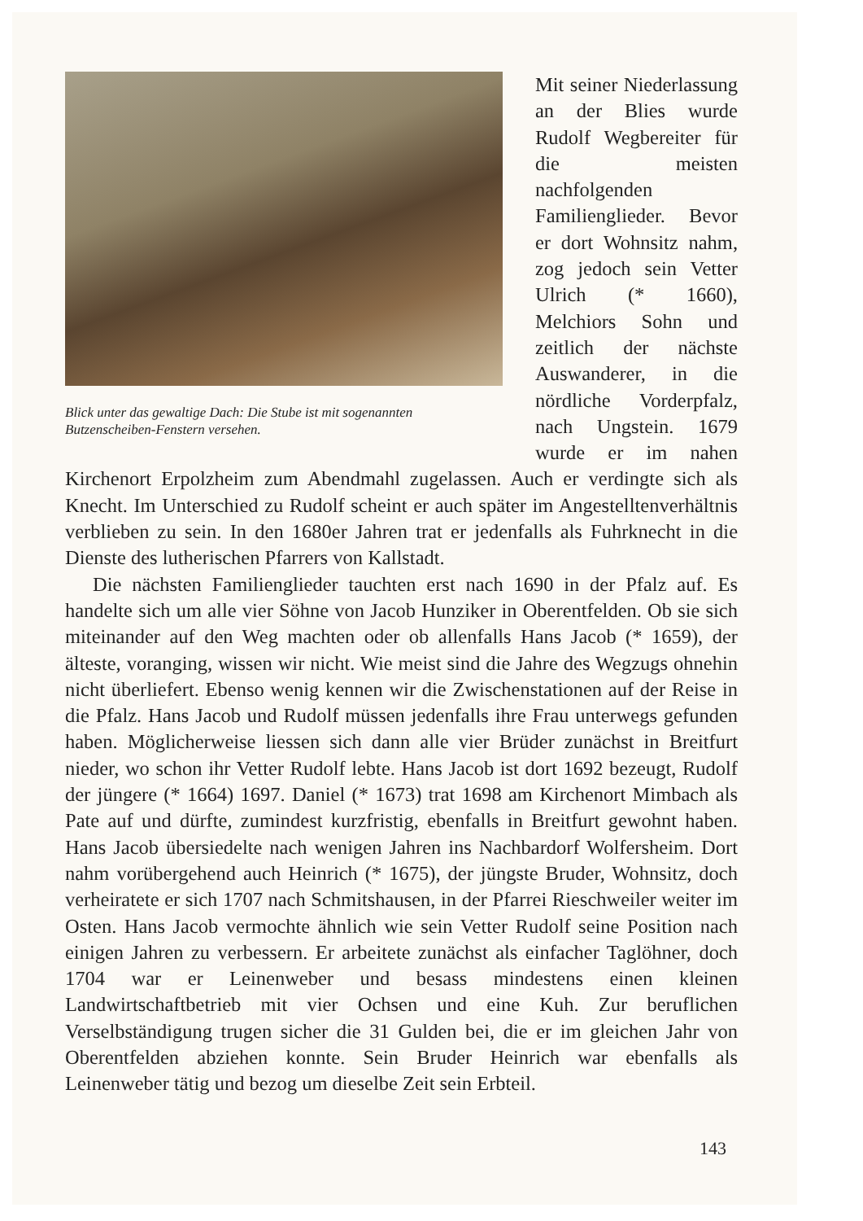Blick unter das gewaltige Dach: Die Stube ist mit sogenannten Butzenscheiben-Fenstern versehen.
Mit seiner Niederlassung an der Blies wurde Rudolf Wegbereiter für die meisten nachfolgenden Familienglieder. Bevor er dort Wohnsitz nahm, zog jedoch sein Vetter Ulrich (* 1660), Melchiors Sohn und zeitlich der nächste Auswanderer, in die nördliche Vorderpfalz, nach Ungstein. 1679 wurde er im nahen Kirchenort Erpolzheim zum Abendmahl zugelassen. Auch er verdingte sich als Knecht. Im Unterschied zu Rudolf scheint er auch später im Angestelltenverhältnis verblieben zu sein. In den 1680er Jahren trat er jedenfalls als Fuhrknecht in die Dienste des lutherischen Pfarrers von Kallstadt.
Die nächsten Familienglieder tauchten erst nach 1690 in der Pfalz auf. Es handelte sich um alle vier Söhne von Jacob Hunziker in Oberentfelden. Ob sie sich miteinander auf den Weg machten oder ob allenfalls Hans Jacob (* 1659), der älteste, voranging, wissen wir nicht. Wie meist sind die Jahre des Wegzugs ohnehin nicht überliefert. Ebenso wenig kennen wir die Zwischenstationen auf der Reise in die Pfalz. Hans Jacob und Rudolf müssen jedenfalls ihre Frau unterwegs gefunden haben. Möglicherweise liessen sich dann alle vier Brüder zunächst in Breitfurt nieder, wo schon ihr Vetter Rudolf lebte. Hans Jacob ist dort 1692 bezeugt, Rudolf der jüngere (* 1664) 1697. Daniel (* 1673) trat 1698 am Kirchenort Mimbach als Pate auf und dürfte, zumindest kurzfristig, ebenfalls in Breitfurt gewohnt haben. Hans Jacob übersiedelte nach wenigen Jahren ins Nachbardorf Wolfersheim. Dort nahm vorübergehend auch Heinrich (* 1675), der jüngste Bruder, Wohnsitz, doch verheiratete er sich 1707 nach Schmitshausen, in der Pfarrei Rieschweiler weiter im Osten. Hans Jacob vermochte ähnlich wie sein Vetter Rudolf seine Position nach einigen Jahren zu verbessern. Er arbeitete zunächst als einfacher Taglöhner, doch 1704 war er Leinenweber und besass mindestens einen kleinen Landwirtschaftbetrieb mit vier Ochsen und eine Kuh. Zur beruflichen Verselbständigung trugen sicher die 31 Gulden bei, die er im gleichen Jahr von Oberentfelden abziehen konnte. Sein Bruder Heinrich war ebenfalls als Leinenweber tätig und bezog um dieselbe Zeit sein Erbteil.
143